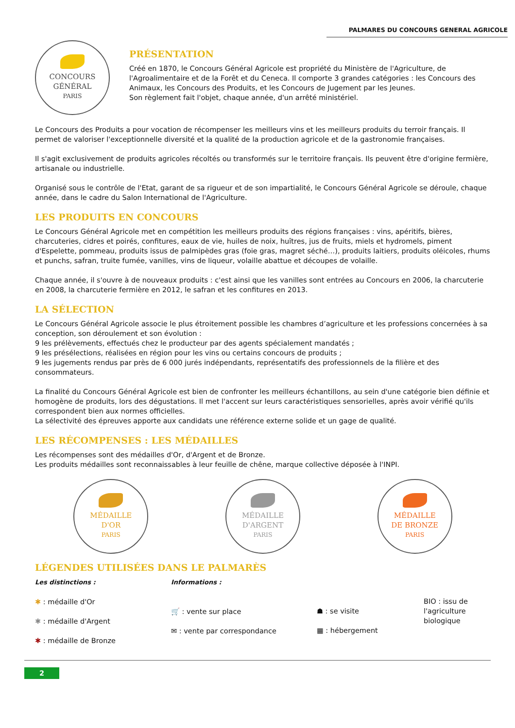PALMARES DU CONCOURS GENERAL AGRICOLE
CONCOURS
GÉNÉRAL
PARIS
PRÉSENTATION
Créé en 1870, le Concours Général Agricole est propriété du Ministère de l'Agriculture, de l'Agroalimentaire et de la Forêt et du Ceneca. Il comporte 3 grandes catégories : les Concours des Animaux, les Concours des Produits, et les Concours de Jugement par les Jeunes.
Son règlement fait l'objet, chaque année, d'un arrêté ministériel.
Le Concours des Produits a pour vocation de récompenser les meilleurs vins et les meilleurs produits du terroir français. Il permet de valoriser l'exceptionnelle diversité et la qualité de la production agricole et de la gastronomie françaises.
Il s'agit exclusivement de produits agricoles récoltés ou transformés sur le territoire français. Ils peuvent être d'origine fermière, artisanale ou industrielle.
Organisé sous le contrôle de l'Etat, garant de sa rigueur et de son impartialité, le Concours Général Agricole se déroule, chaque année, dans le cadre du Salon International de l'Agriculture.
LES PRODUITS EN CONCOURS
Le Concours Général Agricole met en compétition les meilleurs produits des régions françaises : vins, apéritifs, bières, charcuteries, cidres et poirés, confitures, eaux de vie, huiles de noix, huîtres, jus de fruits, miels et hydromels, piment d'Espelette, pommeau, produits issus de palmipèdes gras (foie gras, magret séché…), produits laitiers, produits oléicoles, rhums et punchs, safran, truite fumée, vanilles, vins de liqueur, volaille abattue et découpes de volaille.
Chaque année, il s'ouvre à de nouveaux produits : c'est ainsi que les vanilles sont entrées au Concours en 2006, la charcuterie en 2008, la charcuterie fermière en 2012, le safran et les confitures en 2013.
LA SÉLECTION
Le Concours Général Agricole associe le plus étroitement possible les chambres d’agriculture et les professions concernées à sa conception, son déroulement et son évolution :
9 les prélèvements, effectués chez le producteur par des agents spécialement mandatés ;
9 les présélections, réalisées en région pour les vins ou certains concours de produits ;
9 les jugements rendus par près de 6 000 jurés indépendants, représentatifs des professionnels de la filière et des consommateurs.
La finalité du Concours Général Agricole est bien de confronter les meilleurs échantillons, au sein d'une catégorie bien définie et homogène de produits, lors des dégustations. Il met l'accent sur leurs caractéristiques sensorielles, après avoir vérifié qu'ils correspondent bien aux normes officielles.
La sélectivité des épreuves apporte aux candidats une référence externe solide et un gage de qualité.
LES RÉCOMPENSES : LES MÉDAILLES
Les récompenses sont des médailles d'Or, d'Argent et de Bronze.
Les produits médailles sont reconnaissables à leur feuille de chêne, marque collective déposée à l'INPI.
MÉDAILLE
D'OR
PARIS
MÉDAILLE
D'ARGENT
PARIS
MÉDAILLE
DE BRONZE
PARIS
LÉGENDES UTILISÉES DANS LE PALMARÈS
Les distinctions :
✱ : médaille d'Or
✱ : médaille d'Argent
✱ : médaille de Bronze
Informations :
🛒 : vente sur place
✉ : vente par correspondance
☗ : se visite
▦ : hébergement
BIO : issu de
l'agriculture
biologique
2